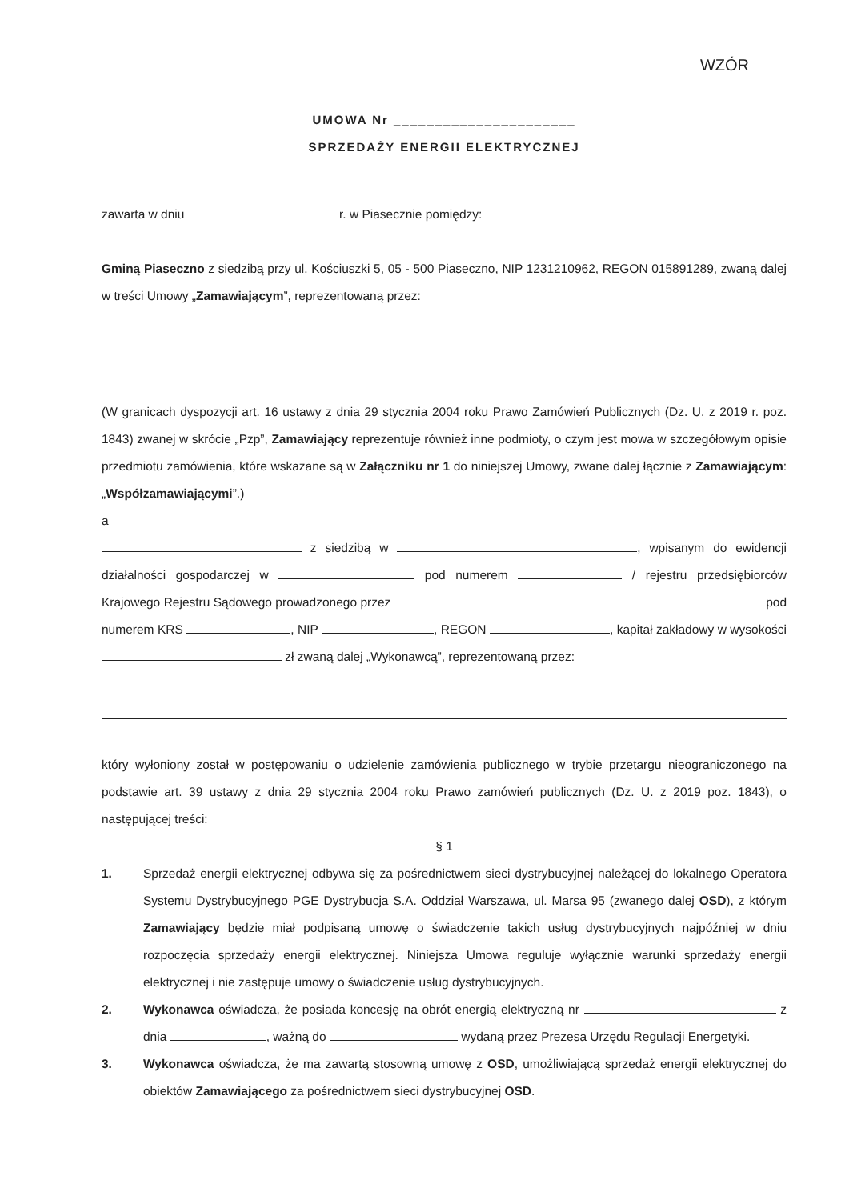WZÓR
UMOWA Nr ______________________
SPRZEDAŻY ENERGII ELEKTRYCZNEJ
zawarta w dniu r. w Piasecznie pomiędzy:
Gminą Piaseczno z siedzibą przy ul. Kościuszki 5, 05 - 500 Piaseczno, NIP 1231210962, REGON 015891289, zwaną dalej w treści Umowy „Zamawiającym”, reprezentowaną przez:
(W granicach dyspozycji art. 16 ustawy z dnia 29 stycznia 2004 roku Prawo Zamówień Publicznych (Dz. U. z 2019 r. poz. 1843) zwanej w skrócie „Pzp”, Zamawiający reprezentuje również inne podmioty, o czym jest mowa w szczegółowym opisie przedmiotu zamówienia, które wskazane są w Załączniku nr 1 do niniejszej Umowy, zwane dalej łącznie z Zamawiającym: „Współzamawiającymi”.)
a
z siedzibą w , wpisanym do ewidencji działalności gospodarczej w pod numerem / rejestru przedsiębiorców Krajowego Rejestru Sądowego prowadzonego przez pod numerem KRS , NIP , REGON , kapitał zakładowy w wysokości zł zwaną dalej „Wykonawcą”, reprezentowaną przez:
który wyłoniony został w postępowaniu o udzielenie zamówienia publicznego w trybie przetargu nieograniczonego na podstawie art. 39 ustawy z dnia 29 stycznia 2004 roku Prawo zamówień publicznych (Dz. U. z 2019 poz. 1843), o następującej treści:
§ 1
1. Sprzedaż energii elektrycznej odbywa się za pośrednictwem sieci dystrybucyjnej należącej do lokalnego Operatora Systemu Dystrybucyjnego PGE Dystrybucja S.A. Oddział Warszawa, ul. Marsa 95 (zwanego dalej OSD), z którym Zamawiający będzie miał podpisaną umowę o świadczenie takich usług dystrybucyjnych najpóźniej w dniu rozpoczęcia sprzedaży energii elektrycznej. Niniejsza Umowa reguluje wyłącznie warunki sprzedaży energii elektrycznej i nie zastępuje umowy o świadczenie usług dystrybucyjnych.
2. Wykonawca oświadcza, że posiada koncesję na obrót energią elektryczną nr z dnia , ważną do wydaną przez Prezesa Urzędu Regulacji Energetyki.
3. Wykonawca oświadcza, że ma zawartą stosowną umowę z OSD, umożliwiającą sprzedaż energii elektrycznej do obiektów Zamawiającego za pośrednictwem sieci dystrybucyjnej OSD.